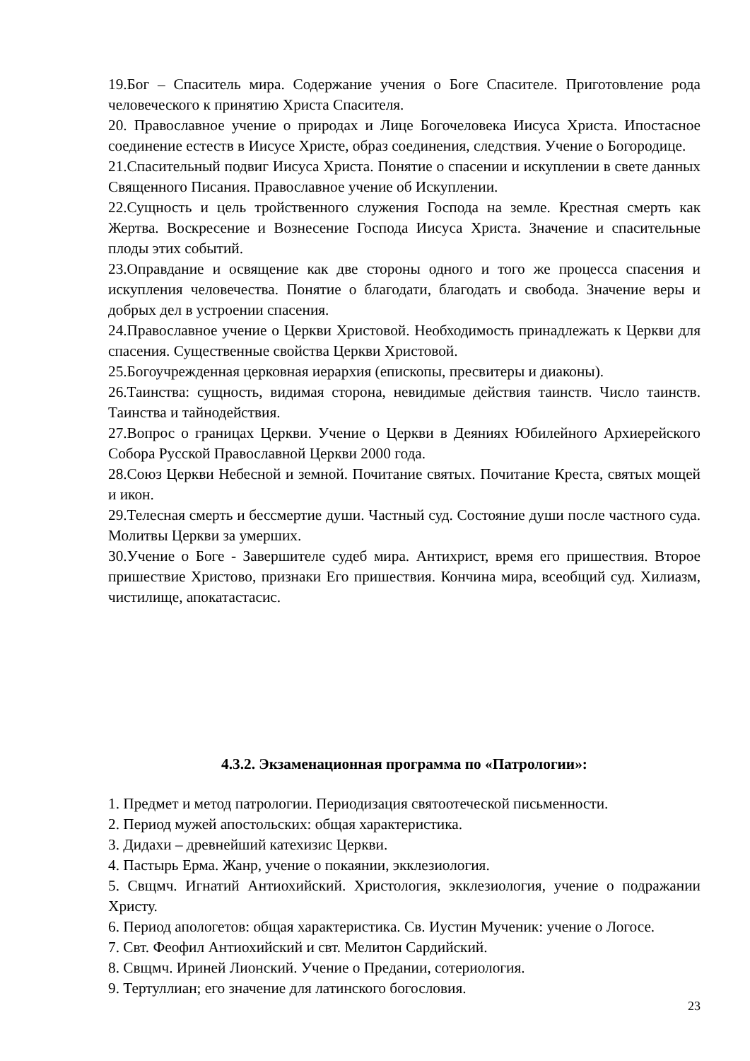19.Бог – Спаситель мира. Содержание учения о Боге Спасителе. Приготовление рода человеческого к принятию Христа Спасителя.
20. Православное учение о природах и Лице Богочеловека Иисуса Христа. Ипостасное соединение естеств в Иисусе Христе, образ соединения, следствия. Учение о Богородице.
21.Спасительный подвиг Иисуса Христа. Понятие о спасении и искуплении в свете данных Священного Писания. Православное учение об Искуплении.
22.Сущность и цель тройственного служения Господа на земле. Крестная смерть как Жертва. Воскресение и Вознесение Господа Иисуса Христа. Значение и спасительные плоды этих событий.
23.Оправдание и освящение как две стороны одного и того же процесса спасения и искупления человечества. Понятие о благодати, благодать и свобода. Значение веры и добрых дел в устроении спасения.
24.Православное учение о Церкви Христовой. Необходимость принадлежать к Церкви для спасения. Существенные свойства Церкви Христовой.
25.Богоучрежденная церковная иерархия (епископы, пресвитеры и диаконы).
26.Таинства: сущность, видимая сторона, невидимые действия таинств. Число таинств. Таинства и тайнодействия.
27.Вопрос о границах Церкви. Учение о Церкви в Деяниях Юбилейного Архиерейского Собора Русской Православной Церкви 2000 года.
28.Союз Церкви Небесной и земной. Почитание святых. Почитание Креста, святых мощей и икон.
29.Телесная смерть и бессмертие души. Частный суд. Состояние души после частного суда. Молитвы Церкви за умерших.
30.Учение о Боге - Завершителе судеб мира. Антихрист, время его пришествия. Второе пришествие Христово, признаки Его пришествия. Кончина мира, всеобщий суд. Хилиазм, чистилище, апокатастасис.
4.3.2. Экзаменационная программа по «Патрологии»:
1. Предмет и метод патрологии. Периодизация святоотеческой письменности.
2. Период мужей апостольских: общая характеристика.
3. Дидахи – древнейший катехизис Церкви.
4. Пастырь Ерма. Жанр, учение о покаянии, экклезиология.
5. Свщмч. Игнатий Антиохийский. Христология, экклезиология, учение о подражании Христу.
6. Период апологетов: общая характеристика. Св. Иустин Мученик: учение о Логосе.
7. Свт. Феофил Антиохийский и свт. Мелитон Сардийский.
8. Свщмч. Ириней Лионский. Учение о Предании, сотериология.
9. Тертуллиан; его значение для латинского богословия.
23